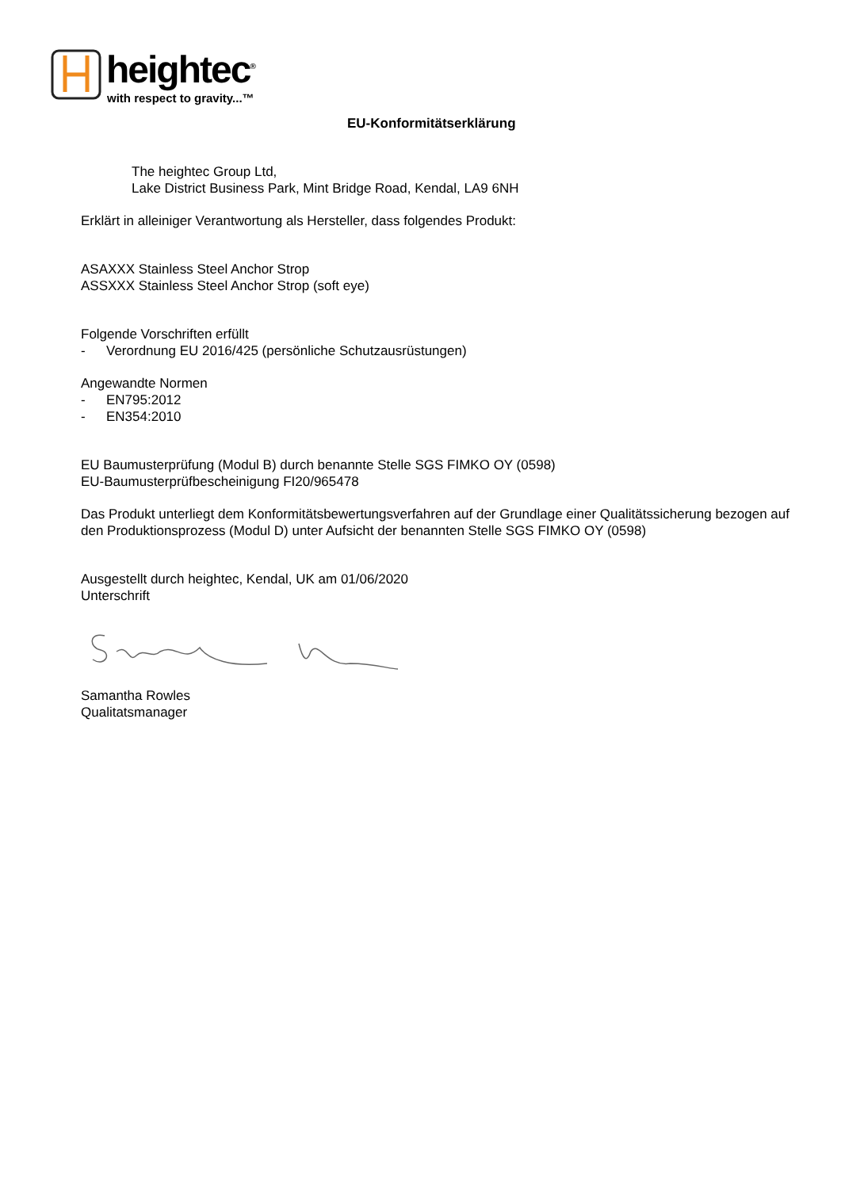heightec<sup>®</sup>
with respect to gravity...™
EU-Konformitätserklärung
The heightec Group Ltd,
Lake District Business Park, Mint Bridge Road, Kendal, LA9 6NH
Erklärt in alleiniger Verantwortung als Hersteller, dass folgendes Produkt:
ASAXXX Stainless Steel Anchor Strop
ASSXXX Stainless Steel Anchor Strop (soft eye)
Folgende Vorschriften erfüllt
- Verordnung EU 2016/425 (persönliche Schutzausrüstungen)
Angewandte Normen
- EN795:2012
- EN354:2010
EU Baumusterprüfung (Modul B) durch benannte Stelle SGS FIMKO OY (0598)
EU-Baumusterprüfbescheinigung FI20/965478
Das Produkt unterliegt dem Konformitätsbewertungsverfahren auf der Grundlage einer Qualitätssicherung bezogen auf den Produktionsprozess (Modul D) unter Aufsicht der benannten Stelle SGS FIMKO OY (0598)
Ausgestellt durch heightec, Kendal, UK am 01/06/2020
Unterschrift
Samantha Rowles
Qualitatsmanager